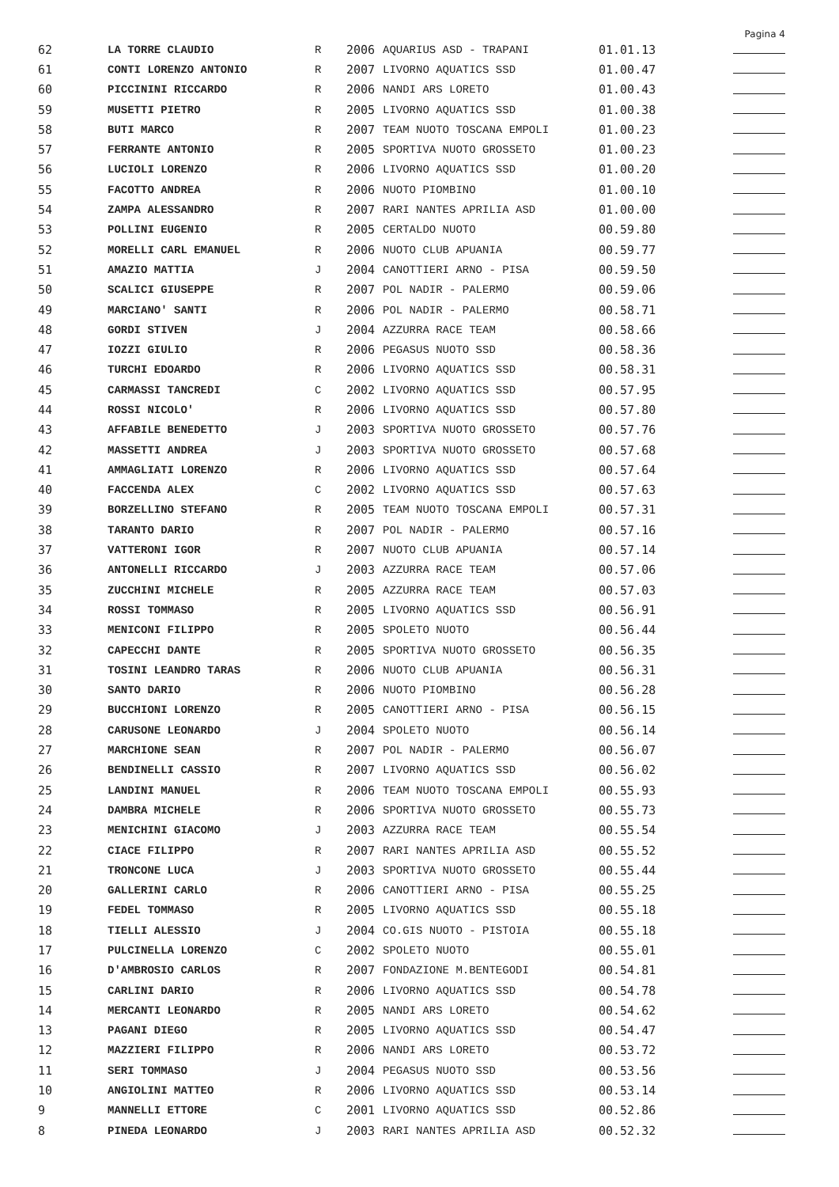Pagina 4
| 62 | LA TORRE CLAUDIO | R | 2006 | AQUARIUS ASD - TRAPANI | 01.01.13 | |
| 61 | CONTI LORENZO ANTONIO | R | 2007 | LIVORNO AQUATICS SSD | 01.00.47 | |
| 60 | PICCININI RICCARDO | R | 2006 | NANDI ARS LORETO | 01.00.43 | |
| 59 | MUSETTI PIETRO | R | 2005 | LIVORNO AQUATICS SSD | 01.00.38 | |
| 58 | BUTI MARCO | R | 2007 | TEAM NUOTO TOSCANA EMPOLI | 01.00.23 | |
| 57 | FERRANTE ANTONIO | R | 2005 | SPORTIVA NUOTO GROSSETO | 01.00.23 | |
| 56 | LUCIOLI LORENZO | R | 2006 | LIVORNO AQUATICS SSD | 01.00.20 | |
| 55 | FACOTTO ANDREA | R | 2006 | NUOTO PIOMBINO | 01.00.10 | |
| 54 | ZAMPA ALESSANDRO | R | 2007 | RARI NANTES APRILIA ASD | 01.00.00 | |
| 53 | POLLINI EUGENIO | R | 2005 | CERTALDO NUOTO | 00.59.80 | |
| 52 | MORELLI CARL EMANUEL | R | 2006 | NUOTO CLUB APUANIA | 00.59.77 | |
| 51 | AMAZIO MATTIA | J | 2004 | CANOTTIERI ARNO - PISA | 00.59.50 | |
| 50 | SCALICI GIUSEPPE | R | 2007 | POL NADIR - PALERMO | 00.59.06 | |
| 49 | MARCIANO' SANTI | R | 2006 | POL NADIR - PALERMO | 00.58.71 | |
| 48 | GORDI STIVEN | J | 2004 | AZZURRA RACE TEAM | 00.58.66 | |
| 47 | IOZZI GIULIO | R | 2006 | PEGASUS NUOTO SSD | 00.58.36 | |
| 46 | TURCHI EDOARDO | R | 2006 | LIVORNO AQUATICS SSD | 00.58.31 | |
| 45 | CARMASSI TANCREDI | C | 2002 | LIVORNO AQUATICS SSD | 00.57.95 | |
| 44 | ROSSI NICOLO' | R | 2006 | LIVORNO AQUATICS SSD | 00.57.80 | |
| 43 | AFFABILE BENEDETTO | J | 2003 | SPORTIVA NUOTO GROSSETO | 00.57.76 | |
| 42 | MASSETTI ANDREA | J | 2003 | SPORTIVA NUOTO GROSSETO | 00.57.68 | |
| 41 | AMMAGLIATI LORENZO | R | 2006 | LIVORNO AQUATICS SSD | 00.57.64 | |
| 40 | FACCENDA ALEX | C | 2002 | LIVORNO AQUATICS SSD | 00.57.63 | |
| 39 | BORZELLINO STEFANO | R | 2005 | TEAM NUOTO TOSCANA EMPOLI | 00.57.31 | |
| 38 | TARANTO DARIO | R | 2007 | POL NADIR - PALERMO | 00.57.16 | |
| 37 | VATTERONI IGOR | R | 2007 | NUOTO CLUB APUANIA | 00.57.14 | |
| 36 | ANTONELLI RICCARDO | J | 2003 | AZZURRA RACE TEAM | 00.57.06 | |
| 35 | ZUCCHINI MICHELE | R | 2005 | AZZURRA RACE TEAM | 00.57.03 | |
| 34 | ROSSI TOMMASO | R | 2005 | LIVORNO AQUATICS SSD | 00.56.91 | |
| 33 | MENICONI FILIPPO | R | 2005 | SPOLETO NUOTO | 00.56.44 | |
| 32 | CAPECCHI DANTE | R | 2005 | SPORTIVA NUOTO GROSSETO | 00.56.35 | |
| 31 | TOSINI LEANDRO TARAS | R | 2006 | NUOTO CLUB APUANIA | 00.56.31 | |
| 30 | SANTO DARIO | R | 2006 | NUOTO PIOMBINO | 00.56.28 | |
| 29 | BUCCHIONI LORENZO | R | 2005 | CANOTTIERI ARNO - PISA | 00.56.15 | |
| 28 | CARUSONE LEONARDO | J | 2004 | SPOLETO NUOTO | 00.56.14 | |
| 27 | MARCHIONE SEAN | R | 2007 | POL NADIR - PALERMO | 00.56.07 | |
| 26 | BENDINELLI CASSIO | R | 2007 | LIVORNO AQUATICS SSD | 00.56.02 | |
| 25 | LANDINI MANUEL | R | 2006 | TEAM NUOTO TOSCANA EMPOLI | 00.55.93 | |
| 24 | DAMBRA MICHELE | R | 2006 | SPORTIVA NUOTO GROSSETO | 00.55.73 | |
| 23 | MENICHINI GIACOMO | J | 2003 | AZZURRA RACE TEAM | 00.55.54 | |
| 22 | CIACE FILIPPO | R | 2007 | RARI NANTES APRILIA ASD | 00.55.52 | |
| 21 | TRONCONE LUCA | J | 2003 | SPORTIVA NUOTO GROSSETO | 00.55.44 | |
| 20 | GALLERINI CARLO | R | 2006 | CANOTTIERI ARNO - PISA | 00.55.25 | |
| 19 | FEDEL TOMMASO | R | 2005 | LIVORNO AQUATICS SSD | 00.55.18 | |
| 18 | TIELLI ALESSIO | J | 2004 | CO.GIS NUOTO - PISTOIA | 00.55.18 | |
| 17 | PULCINELLA LORENZO | C | 2002 | SPOLETO NUOTO | 00.55.01 | |
| 16 | D'AMBROSIO CARLOS | R | 2007 | FONDAZIONE M.BENTEGODI | 00.54.81 | |
| 15 | CARLINI DARIO | R | 2006 | LIVORNO AQUATICS SSD | 00.54.78 | |
| 14 | MERCANTI LEONARDO | R | 2005 | NANDI ARS LORETO | 00.54.62 | |
| 13 | PAGANI DIEGO | R | 2005 | LIVORNO AQUATICS SSD | 00.54.47 | |
| 12 | MAZZIERI FILIPPO | R | 2006 | NANDI ARS LORETO | 00.53.72 | |
| 11 | SERI TOMMASO | J | 2004 | PEGASUS NUOTO SSD | 00.53.56 | |
| 10 | ANGIOLINI MATTEO | R | 2006 | LIVORNO AQUATICS SSD | 00.53.14 | |
| 9 | MANNELLI ETTORE | C | 2001 | LIVORNO AQUATICS SSD | 00.52.86 | |
| 8 | PINEDA LEONARDO | J | 2003 | RARI NANTES APRILIA ASD | 00.52.32 | |